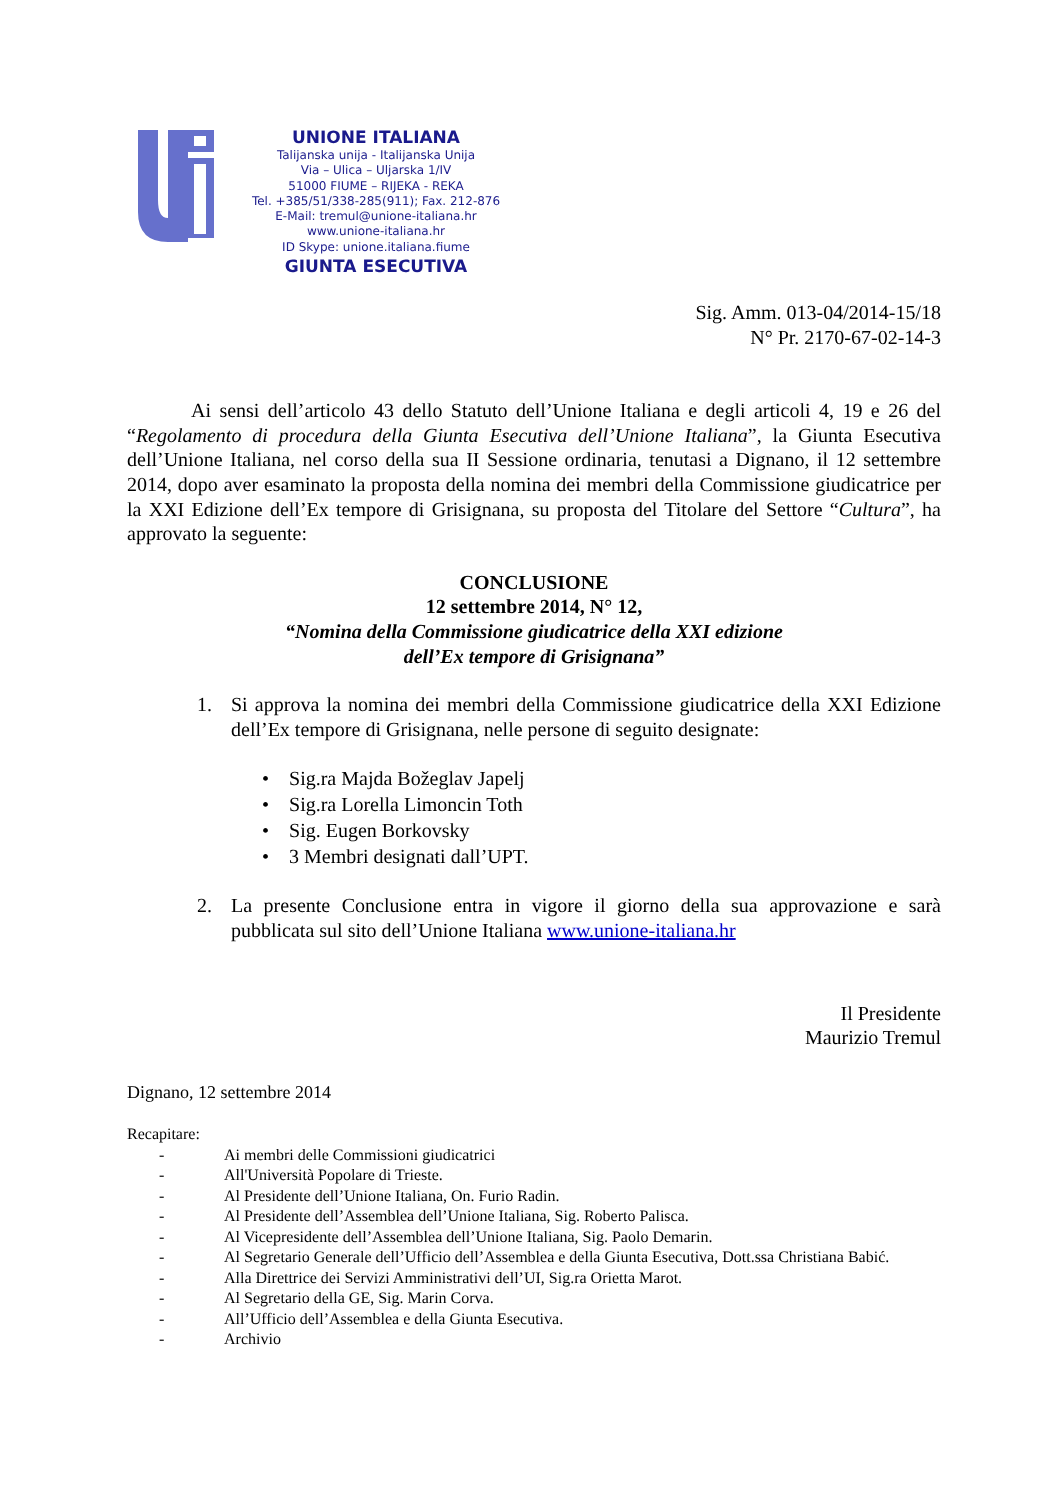UNIONE ITALIANA
Talijanska unija - Italijanska Unija
Via – Ulica – Uljarska 1/IV
51000 FIUME – RIJEKA - REKA
Tel. +385/51/338-285(911); Fax. 212-876
E-Mail: tremul@unione-italiana.hr
www.unione-italiana.hr
ID Skype: unione.italiana.fiume
GIUNTA ESECUTIVA
Sig. Amm. 013-04/2014-15/18
N° Pr. 2170-67-02-14-3
Ai sensi dell’articolo 43 dello Statuto dell’Unione Italiana e degli articoli 4, 19 e 26 del “Regolamento di procedura della Giunta Esecutiva dell’Unione Italiana”, la Giunta Esecutiva dell’Unione Italiana, nel corso della sua II Sessione ordinaria, tenutasi a Dignano, il 12 settembre 2014, dopo aver esaminato la proposta della nomina dei membri della Commissione giudicatrice per la XXI Edizione dell’Ex tempore di Grisignana, su proposta del Titolare del Settore “Cultura”, ha approvato la seguente:
CONCLUSIONE
12 settembre 2014, N° 12,
“Nomina della Commissione giudicatrice della XXI edizione
dell’Ex tempore di Grisignana”
1. Si approva la nomina dei membri della Commissione giudicatrice della XXI Edizione dell’Ex tempore di Grisignana, nelle persone di seguito designate:
• Sig.ra Majda Božeglav Japelj
• Sig.ra Lorella Limoncin Toth
• Sig. Eugen Borkovsky
• 3 Membri designati dall’UPT.
2. La presente Conclusione entra in vigore il giorno della sua approvazione e sarà pubblicata sul sito dell’Unione Italiana www.unione-italiana.hr
Il Presidente
Maurizio Tremul
Dignano, 12 settembre 2014
Recapitare:
- Ai membri delle Commissioni giudicatrici
- All'Università Popolare di Trieste.
- Al Presidente dell’Unione Italiana, On. Furio Radin.
- Al Presidente dell’Assemblea dell’Unione Italiana, Sig. Roberto Palisca.
- Al Vicepresidente dell’Assemblea dell’Unione Italiana, Sig. Paolo Demarin.
- Al Segretario Generale dell’Ufficio dell’Assemblea e della Giunta Esecutiva, Dott.ssa Christiana Babić.
- Alla Direttrice dei Servizi Amministrativi dell’UI, Sig.ra Orietta Marot.
- Al Segretario della GE, Sig. Marin Corva.
- All’Ufficio dell’Assemblea e della Giunta Esecutiva.
- Archivio